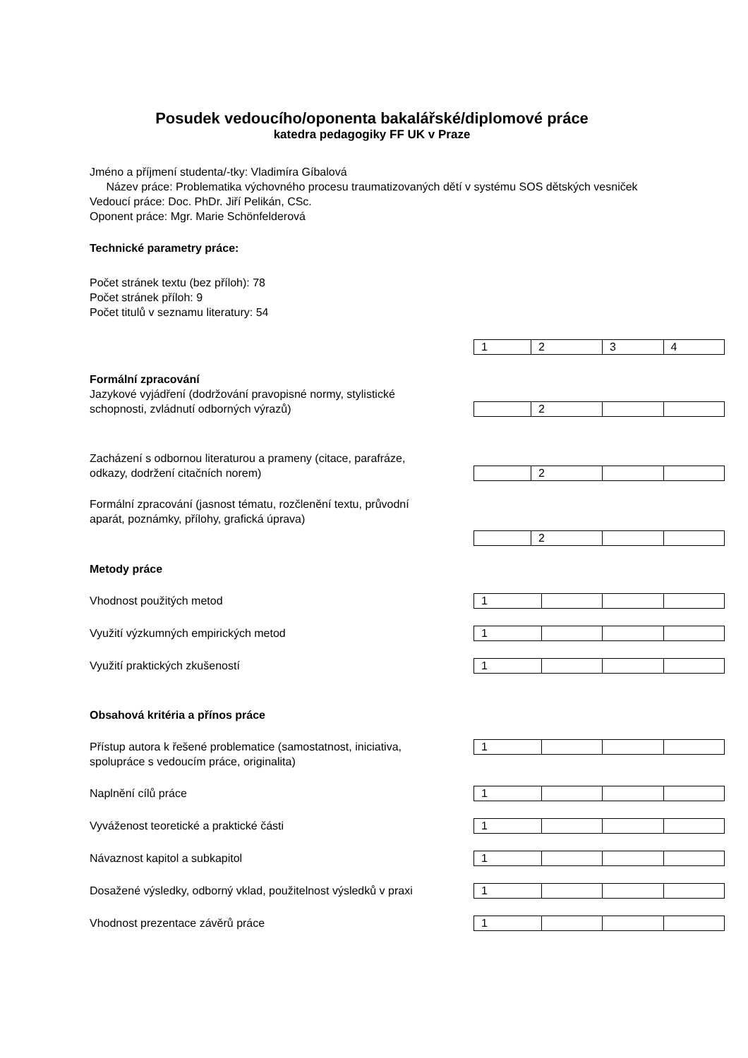Posudek vedoucího/oponenta bakalářské/diplomové práce
katedra pedagogiky FF UK v Praze
Jméno a příjmení studenta/-tky: Vladimíra Gíbalová
Název práce: Problematika výchovného procesu traumatizovaných dětí v systému SOS dětských vesniček
Vedoucí práce: Doc. PhDr. Jiří Pelikán, CSc.
Oponent práce: Mgr. Marie Schönfelderová
Technické parametry práce:
Počet stránek textu (bez příloh): 78
Počet stránek příloh: 9
Počet titulů v seznamu literatury: 54
| 1 | 2 | 3 | 4 |
Formální zpracování
Jazykové vyjádření (dodržování pravopisné normy, stylistické schopnosti, zvládnutí odborných výrazů)
| | 2 | | |
Zacházení s odbornou literaturou a prameny (citace, parafráze, odkazy, dodržení citačních norem)
| | 2 | | |
Formální zpracování (jasnost tématu, rozčlenění textu, průvodní aparát, poznámky, přílohy, grafická úprava)
| | 2 | | |
Metody práce
Vhodnost použitých metod
| 1 | | | |
Využití výzkumných empirických metod
| 1 | | | |
Využití praktických zkušeností
| 1 | | | |
Obsahová kritéria a přínos práce
Přístup autora k řešené problematice (samostatnost, iniciativa, spolupráce s vedoucím práce, originalita)
| 1 | | | |
Naplnění cílů práce
| 1 | | | |
Vyváženost teoretické a praktické části
| 1 | | | |
Návaznost kapitol a subkapitol
| 1 | | | |
Dosažené výsledky, odborný vklad, použitelnost výsledků v praxi
| 1 | | | |
Vhodnost prezentace závěrů práce
| 1 | | | |